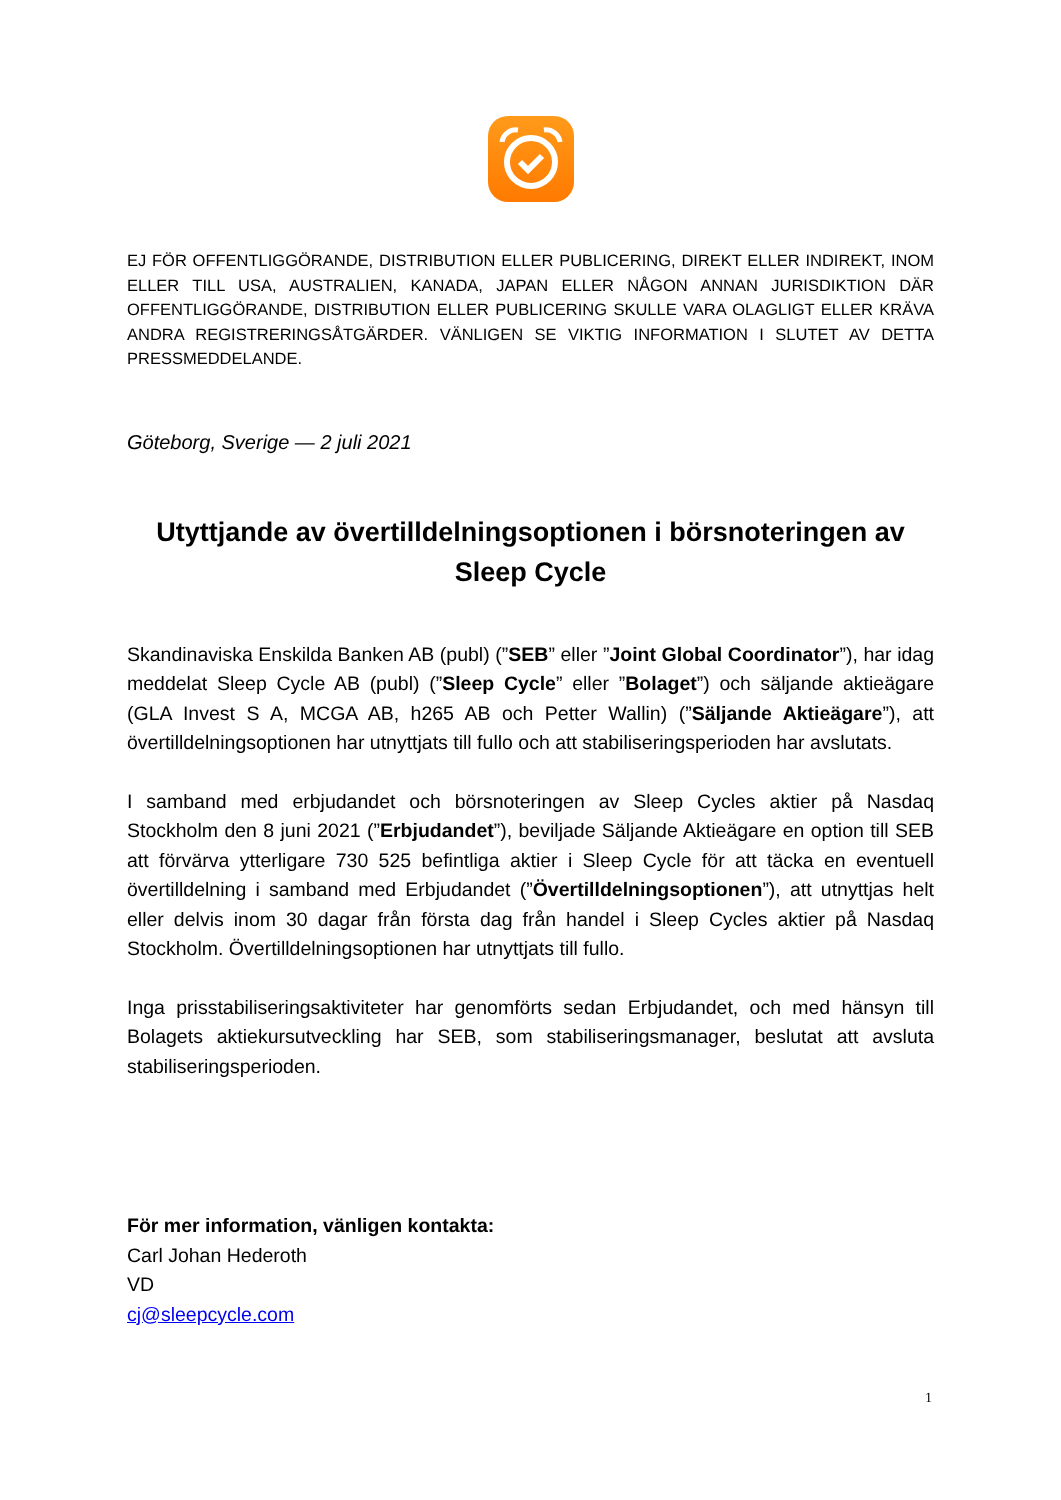EJ FÖR OFFENTLIGGÖRANDE, DISTRIBUTION ELLER PUBLICERING, DIREKT ELLER INDIREKT, INOM ELLER TILL USA, AUSTRALIEN, KANADA, JAPAN ELLER NÅGON ANNAN JURISDIKTION DÄR OFFENTLIGGÖRANDE, DISTRIBUTION ELLER PUBLICERING SKULLE VARA OLAGLIGT ELLER KRÄVA ANDRA REGISTRERINGSÅTGÄRDER. VÄNLIGEN SE VIKTIG INFORMATION I SLUTET AV DETTA PRESSMEDDELANDE.
Göteborg, Sverige — 2 juli 2021
Utyttjande av övertilldelningsoptionen i börsnoteringen av Sleep Cycle
Skandinaviska Enskilda Banken AB (publ) (”SEB” eller ”Joint Global Coordinator”), har idag meddelat Sleep Cycle AB (publ) (”Sleep Cycle” eller ”Bolaget”) och säljande aktieägare (GLA Invest S A, MCGA AB, h265 AB och Petter Wallin) (”Säljande Aktieägare”), att övertilldelningsoptionen har utnyttjats till fullo och att stabiliseringsperioden har avslutats.
I samband med erbjudandet och börsnoteringen av Sleep Cycles aktier på Nasdaq Stockholm den 8 juni 2021 (”Erbjudandet”), beviljade Säljande Aktieägare en option till SEB att förvärva ytterligare 730 525 befintliga aktier i Sleep Cycle för att täcka en eventuell övertilldelning i samband med Erbjudandet (”Övertilldelningsoptionen”), att utnyttjas helt eller delvis inom 30 dagar från första dag från handel i Sleep Cycles aktier på Nasdaq Stockholm. Övertilldelningsoptionen har utnyttjats till fullo.
Inga prisstabiliseringsaktiviteter har genomförts sedan Erbjudandet, och med hänsyn till Bolagets aktiekursutveckling har SEB, som stabiliseringsmanager, beslutat att avsluta stabiliseringsperioden.
För mer information, vänligen kontakta:
Carl Johan Hederoth
VD
cj@sleepcycle.com
1